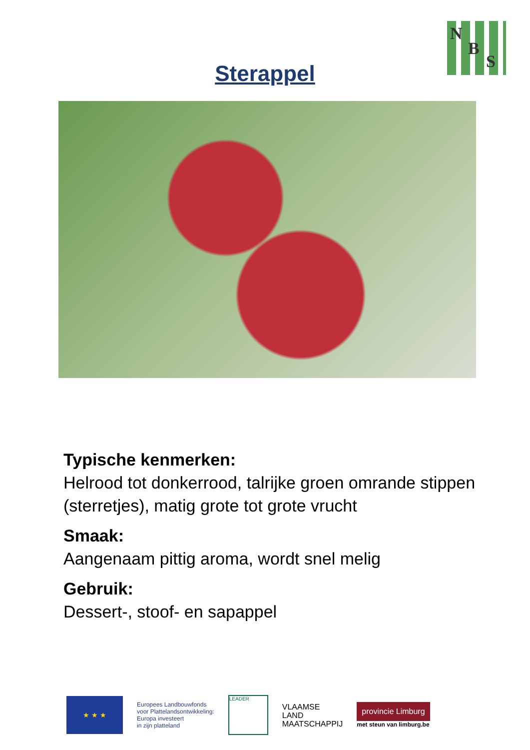N
B
S
Sterappel
Typische kenmerken:
Helrood tot donkerrood, talrijke groen omrande stippen (sterretjes), matig grote tot grote vrucht
Smaak:
Aangenaam pittig aroma, wordt snel melig
Gebruik:
Dessert-, stoof- en sapappel
★ ★ ★
Europees Landbouwfonds
voor Plattelandsontwikkeling:
Europa investeert
in zijn platteland
LEADER
VLAAMSE
LAND
MAATSCHAPPIJ
provincie Limburg
met steun van limburg.be